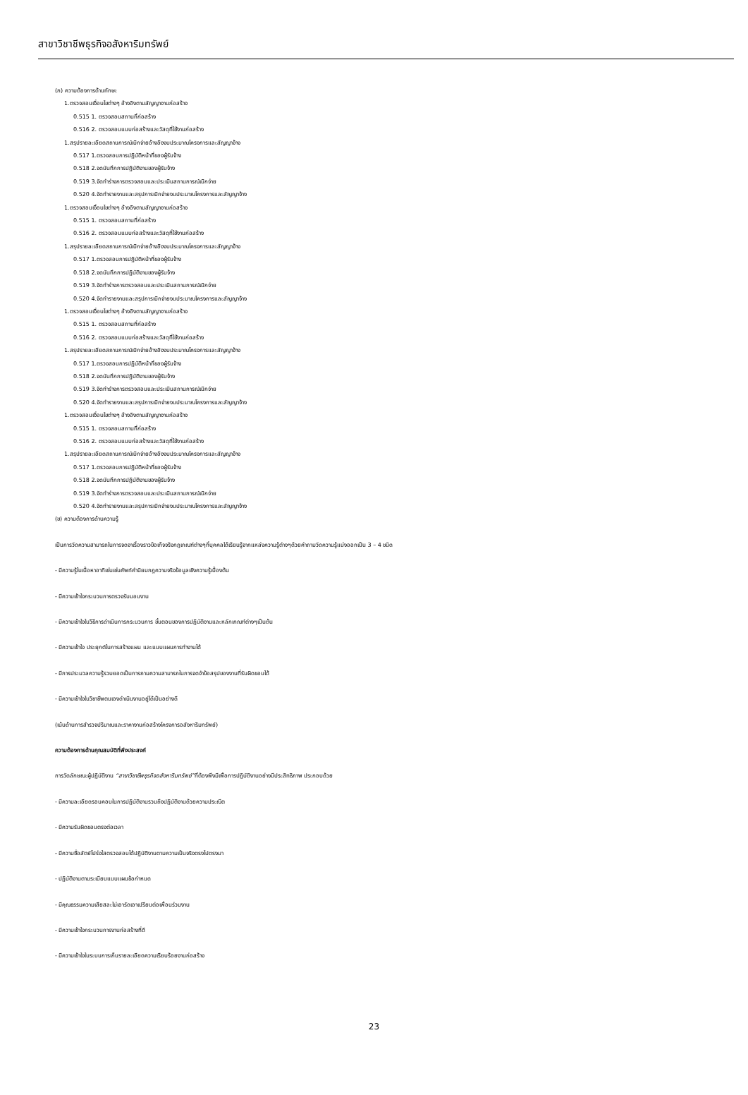สาขาวิชาชีพธุรกิจอสังหาริมทรัพย์
(ก) ความต้องการด้านทักษะ
1.ตรวจสอบเงื่อนไขต่างๆ อ้างอิงตามสัญญางานก่อสร้าง
0.515 1. ตรวจสอบสถานที่ก่อสร้าง
0.516 2. ตรวจสอบแบบก่อสร้างและวัสดุที่ใช้งานก่อสร้าง
1.สรุปรายละเอียดสถานการณ์เบิกจ่ายอ้างอิงงบประมาณโครงการและสัญญาจ้าง
0.517 1.ตรวจสอบการปฏิบัติหน้าที่ของผู้รับจ้าง
0.518 2.จดบันทึกการปฏิบัติงานของผู้รับจ้าง
0.519 3.จัดทำร่างการตรวจสอบและประเมินสถานการณ์เบิกจ่าย
0.520 4.จัดทำรายงานและสรุปการเบิกจ่ายงบประมาณโครงการและสัญญาจ้าง
1.ตรวจสอบเงื่อนไขต่างๆ อ้างอิงตามสัญญางานก่อสร้าง
0.515 1. ตรวจสอบสถานที่ก่อสร้าง
0.516 2. ตรวจสอบแบบก่อสร้างและวัสดุที่ใช้งานก่อสร้าง
1.สรุปรายละเอียดสถานการณ์เบิกจ่ายอ้างอิงงบประมาณโครงการและสัญญาจ้าง
0.517 1.ตรวจสอบการปฏิบัติหน้าที่ของผู้รับจ้าง
0.518 2.จดบันทึกการปฏิบัติงานของผู้รับจ้าง
0.519 3.จัดทำร่างการตรวจสอบและประเมินสถานการณ์เบิกจ่าย
0.520 4.จัดทำรายงานและสรุปการเบิกจ่ายงบประมาณโครงการและสัญญาจ้าง
1.ตรวจสอบเงื่อนไขต่างๆ อ้างอิงตามสัญญางานก่อสร้าง
0.515 1. ตรวจสอบสถานที่ก่อสร้าง
0.516 2. ตรวจสอบแบบก่อสร้างและวัสดุที่ใช้งานก่อสร้าง
1.สรุปรายละเอียดสถานการณ์เบิกจ่ายอ้างอิงงบประมาณโครงการและสัญญาจ้าง
0.517 1.ตรวจสอบการปฏิบัติหน้าที่ของผู้รับจ้าง
0.518 2.จดบันทึกการปฏิบัติงานของผู้รับจ้าง
0.519 3.จัดทำร่างการตรวจสอบและประเมินสถานการณ์เบิกจ่าย
0.520 4.จัดทำรายงานและสรุปการเบิกจ่ายงบประมาณโครงการและสัญญาจ้าง
1.ตรวจสอบเงื่อนไขต่างๆ อ้างอิงตามสัญญางานก่อสร้าง
0.515 1. ตรวจสอบสถานที่ก่อสร้าง
0.516 2. ตรวจสอบแบบก่อสร้างและวัสดุที่ใช้งานก่อสร้าง
1.สรุปรายละเอียดสถานการณ์เบิกจ่ายอ้างอิงงบประมาณโครงการและสัญญาจ้าง
0.517 1.ตรวจสอบการปฏิบัติหน้าที่ของผู้รับจ้าง
0.518 2.จดบันทึกการปฏิบัติงานของผู้รับจ้าง
0.519 3.จัดทำร่างการตรวจสอบและประเมินสถานการณ์เบิกจ่าย
0.520 4.จัดทำรายงานและสรุปการเบิกจ่ายงบประมาณโครงการและสัญญาจ้าง
(ข) ความต้องการด้านความรู้
เป็นการวัดความสามารถในการจดจาเรื่องราวข้อเท็จจริงกฎเกณฑ์ต่างๆที่บุคคลได้เรียนรู้จากแหล่งความรู้ต่างๆด้วยคำถามวัดความรู้แบ่งออกเป็น 3 – 4 ชนิด
- มีความรู้ในเนื้อหาอาทิเช่นเช่นศัพท์คำนิยมกฎความจริงข้อมูลเชิงความรู้เบื้องต้น
- มีความเข้าใจกระบวนการตรวจรับมอบงาน
- มีความเข้าใจในวิธีการดำเนินการกระบวนการ ขั้นตอนของการปฏิบัติงานและหลักเกณฑ์ต่างๆเป็นต้น
- มีความเข้าใจ ประยุกต์ในการสร้างแผน และแบบแผนการทำงานได้
- มีการประมวลความรู้รวบยอดเป็นการถามความสามารถในการจดจำข้อสรุปของงานที่รับผิดชอบได้
- มีความเข้าใจในวิชาชีพตนเองดำเนินงานอยู่ได้เป็นอย่างดี
(เน้นด้านการสำรวจปริมาณและราคางานก่อสร้างโครงการอสังหาริมทรัพย์)
ความต้องการด้านคุณสมบัติที่พึงประสงค์
การวัดลักษณะผู้ปฏิบัติงาน “สาขาวิชาชีพธุรกิจอสังหาริมทรัพย์”ที่ต้องพึงมีเพื่อการปฏิบัติงานอย่างมีประสิทธิภาพ ประกอบด้วย
- มีความละเอียดรอบคอบในการปฏิบัติงานรวมถึงปฏิบัติงานด้วยความประณีต
- มีความรับผิดชอบตรงต่อเวลา
- มีความซื่อสัตย์โปร่งใสตรวจสอบได้ปฏิบัติงานตามความเป็นจริงตรงไปตรงมา
- ปฏิบัติงานตามระเบียบแบบแผนข้อกำหนด
- มีคุณธรรมความเสียสละไม่เอารัดเอาเปรียบต่อเพื่อนร่วมงาน
- มีความเข้าใจกระบวนการงานก่อสร้างที่ดี
- มีความเข้าใจในระบบการเก็บรายละเอียดความเรียบร้อยงานก่อสร้าง
23